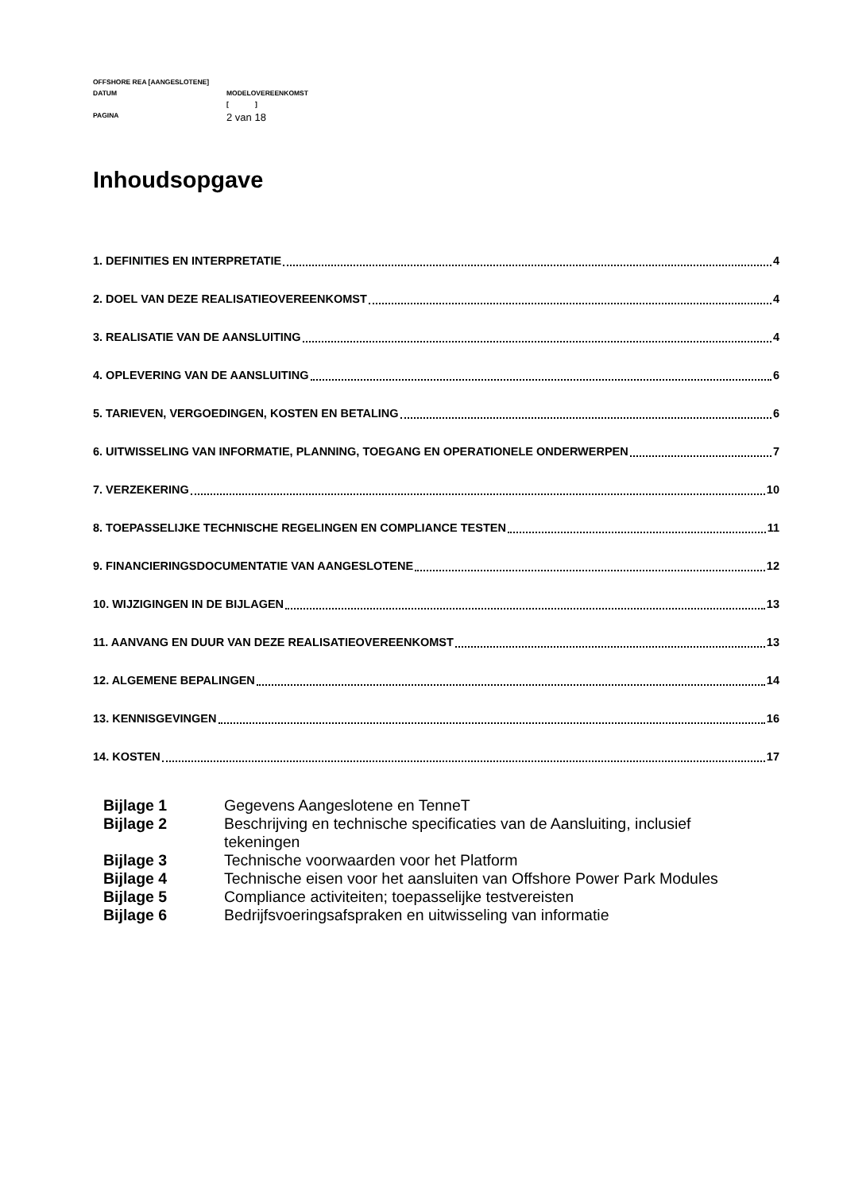OFFSHORE REA [AANGESLOTENE]
DATUM MODELOVEREENKOMST
[ ]
PAGINA 2 van 18
Inhoudsopgave
1. DEFINITIES EN INTERPRETATIE 4
2. DOEL VAN DEZE REALISATIEOVEREENKOMST 4
3. REALISATIE VAN DE AANSLUITING 4
4. OPLEVERING VAN DE AANSLUITING 6
5. TARIEVEN, VERGOEDINGEN, KOSTEN EN BETALING 6
6. UITWISSELING VAN INFORMATIE, PLANNING, TOEGANG EN OPERATIONELE ONDERWERPEN 7
7. VERZEKERING 10
8. TOEPASSELIJKE TECHNISCHE REGELINGEN EN COMPLIANCE TESTEN 11
9. FINANCIERINGSDOCUMENTATIE VAN AANGESLOTENE 12
10. WIJZIGINGEN IN DE BIJLAGEN 13
11. AANVANG EN DUUR VAN DEZE REALISATIEOVEREENKOMST 13
12. ALGEMENE BEPALINGEN 14
13. KENNISGEVINGEN 16
14. KOSTEN 17
Bijlage 1 Gegevens Aangeslotene en TenneT
Bijlage 2 Beschrijving en technische specificaties van de Aansluiting, inclusief tekeningen
Bijlage 3 Technische voorwaarden voor het Platform
Bijlage 4 Technische eisen voor het aansluiten van Offshore Power Park Modules
Bijlage 5 Compliance activiteiten; toepasselijke testvereisten
Bijlage 6 Bedrijfsvoeringsafspraken en uitwisseling van informatie